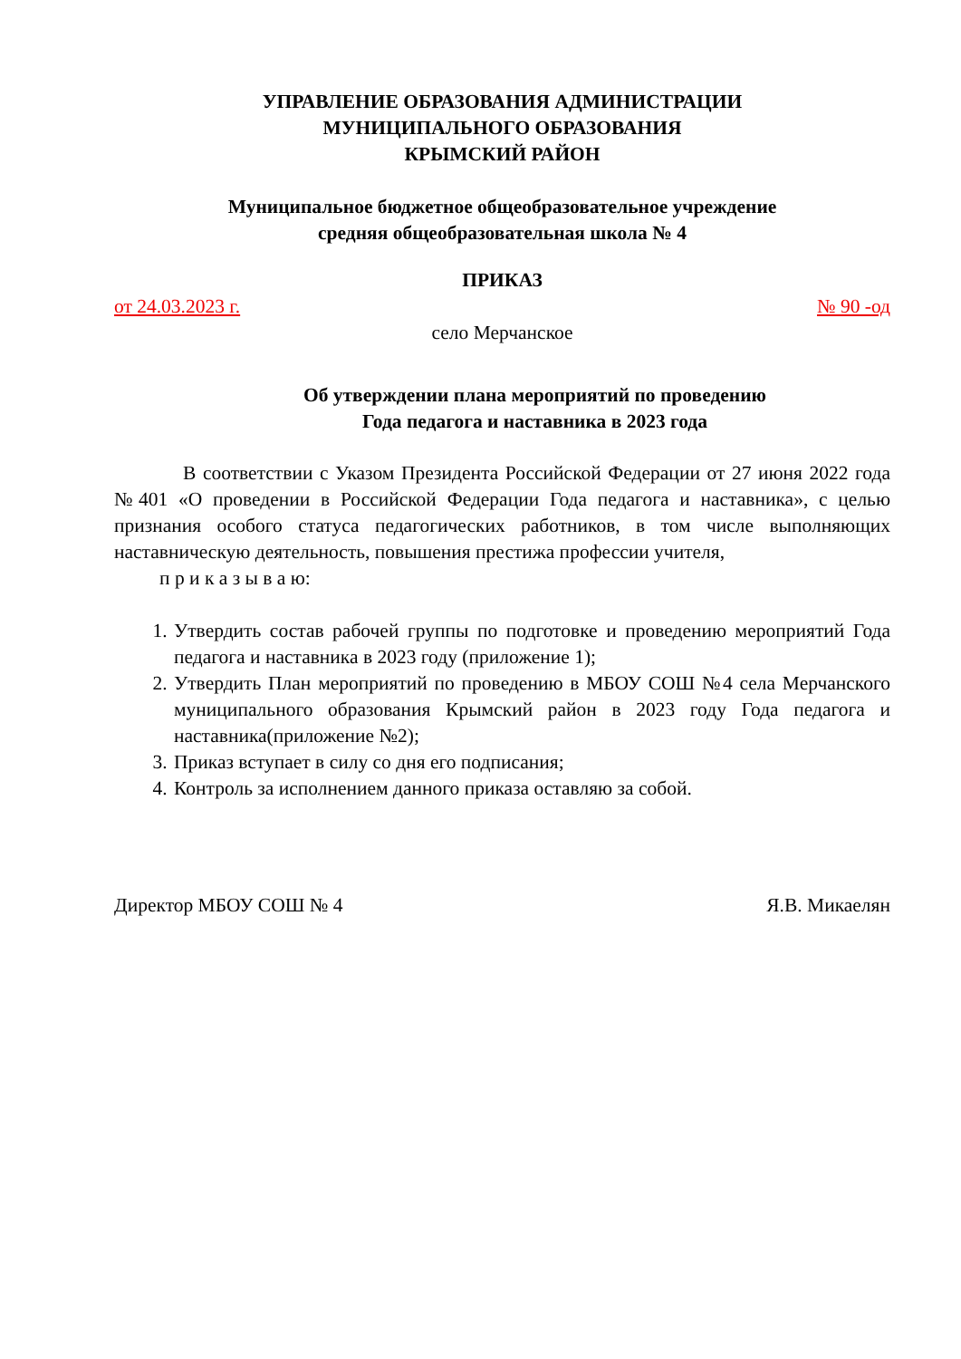УПРАВЛЕНИЕ ОБРАЗОВАНИЯ АДМИНИСТРАЦИИ
МУНИЦИПАЛЬНОГО ОБРАЗОВАНИЯ
КРЫМСКИЙ РАЙОН
Муниципальное бюджетное общеобразовательное учреждение
средняя общеобразовательная школа № 4
ПРИКАЗ
от 24.03.2023 г. № 90 -од
село Мерчанское
Об утверждении плана мероприятий по проведению
Года педагога и наставника в 2023 года
В соответствии с Указом Президента Российской Федерации от 27 июня 2022 года №401 «О проведении в Российской Федерации Года педагога и наставника», с целью признания особого статуса педагогических работников, в том числе выполняющих наставническую деятельность, повышения престижа профессии учителя,
п р и к а з ы в а ю:
1. Утвердить состав рабочей группы по подготовке и проведению мероприятий Года педагога и наставника в 2023 году (приложение 1);
2. Утвердить План мероприятий по проведению в МБОУ СОШ №4 села Мерчанского муниципального образования Крымский район в 2023 году Года педагога и наставника(приложение №2);
3. Приказ вступает в силу со дня его подписания;
4. Контроль за исполнением данного приказа оставляю за собой.
Директор МБОУ СОШ № 4 Я.В. Микаелян